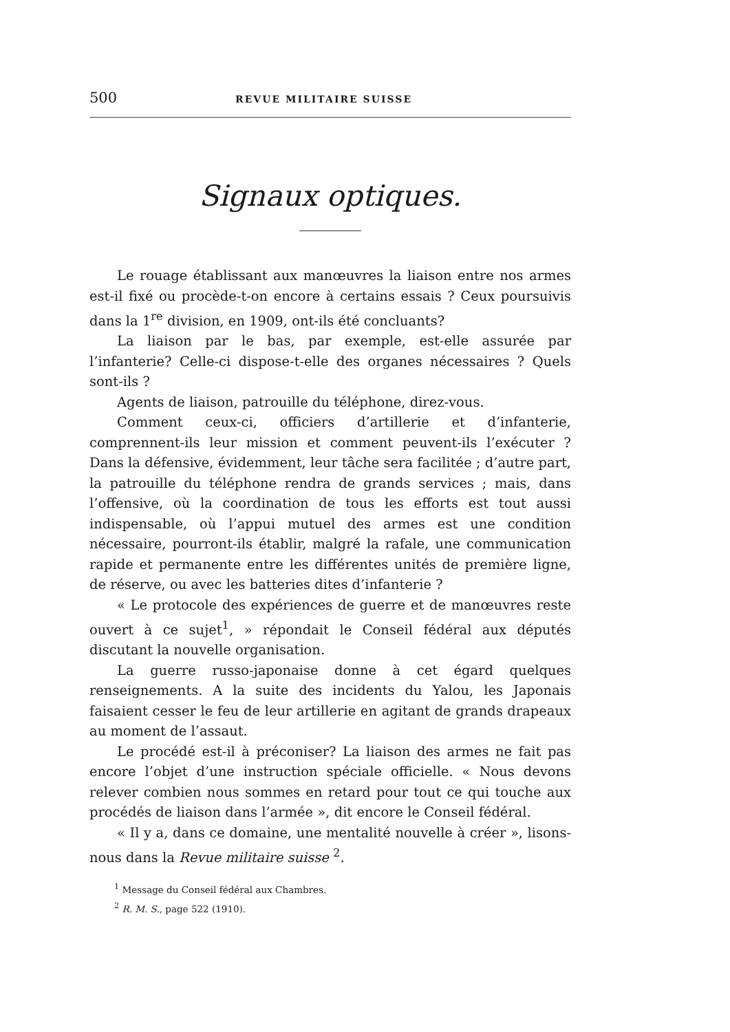500 REVUE MILITAIRE SUISSE
Signaux optiques.
Le rouage établissant aux manœuvres la liaison entre nos armes est-il fixé ou procède-t-on encore à certains essais ? Ceux poursuivis dans la 1<sup>re</sup> division, en 1909, ont-ils été concluants?
La liaison par le bas, par exemple, est-elle assurée par l’infanterie? Celle-ci dispose-t-elle des organes nécessaires ? Quels sont-ils ?
Agents de liaison, patrouille du téléphone, direz-vous.
Comment ceux-ci, officiers d’artillerie et d’infanterie, comprennent-ils leur mission et comment peuvent-ils l’exécuter ? Dans la défensive, évidemment, leur tâche sera facilitée ; d’autre part, la patrouille du téléphone rendra de grands services ; mais, dans l’offensive, où la coordination de tous les efforts est tout aussi indispensable, où l’appui mutuel des armes est une condition nécessaire, pourront-ils établir, malgré la rafale, une communication rapide et permanente entre les différentes unités de première ligne, de réserve, ou avec les batteries dites d’infanterie ?
« Le protocole des expériences de guerre et de manœuvres reste ouvert à ce sujet<sup>1</sup>, » répondait le Conseil fédéral aux députés discutant la nouvelle organisation.
La guerre russo-japonaise donne à cet égard quelques renseignements. A la suite des incidents du Yalou, les Japonais faisaient cesser le feu de leur artillerie en agitant de grands drapeaux au moment de l’assaut.
Le procédé est-il à préconiser? La liaison des armes ne fait pas encore l’objet d’une instruction spéciale officielle. « Nous devons relever combien nous sommes en retard pour tout ce qui touche aux procédés de liaison dans l’armée », dit encore le Conseil fédéral.
« Il y a, dans ce domaine, une mentalité nouvelle à créer », lisons-nous dans la Revue militaire suisse <sup>2</sup>.
<sup>1</sup> Message du Conseil fédéral aux Chambres.
<sup>2</sup> R. M. S., page 522 (1910).